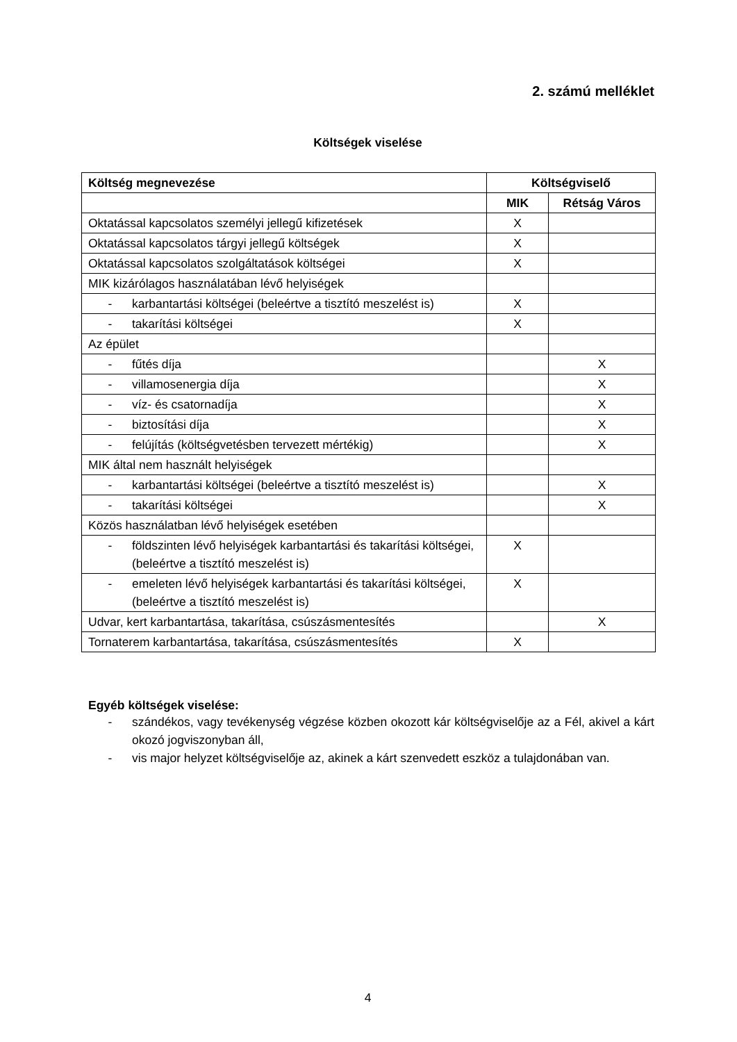2. számú melléklet
Költségek viselése
| Költség megnevezése | Költségviselő | |
| --- | --- | --- |
| | MIK | Rétság Város |
| Oktatással kapcsolatos személyi jellegű kifizetések | X | |
| Oktatással kapcsolatos tárgyi jellegű költségek | X | |
| Oktatással kapcsolatos szolgáltatások költségei | X | |
| MIK kizárólagos használatában lévő helyiségek | | |
| - karbantartási költségei (beleértve a tisztító meszelést is) | X | |
| - takarítási költségei | X | |
| Az épület | | |
| - fűtés díja | | X |
| - villamosenergia díja | | X |
| - víz- és csatornadíja | | X |
| - biztosítási díja | | X |
| - felújítás (költségvetésben tervezett mértékig) | | X |
| MIK által nem használt helyiségek | | |
| - karbantartási költségei (beleértve a tisztító meszelést is) | | X |
| - takarítási költségei | | X |
| Közös használatban lévő helyiségek esetében | | |
| - földszinten lévő helyiségek karbantartási és takarítási költségei, (beleértve a tisztító meszelést is) | X | |
| - emeleten lévő helyiségek karbantartási és takarítási költségei, (beleértve a tisztító meszelést is) | X | |
| Udvar, kert karbantartása, takarítása, csúszásmentesítés | | X |
| Tornaterem karbantartása, takarítása, csúszásmentesítés | X | |
Egyéb költségek viselése:
- szándékos, vagy tevékenység végzése közben okozott kár költségviselője az a Fél, akivel a kárt okozó jogviszonyban áll,
- vis major helyzet költségviselője az, akinek a kárt szenvedett eszköz a tulajdonában van.
4